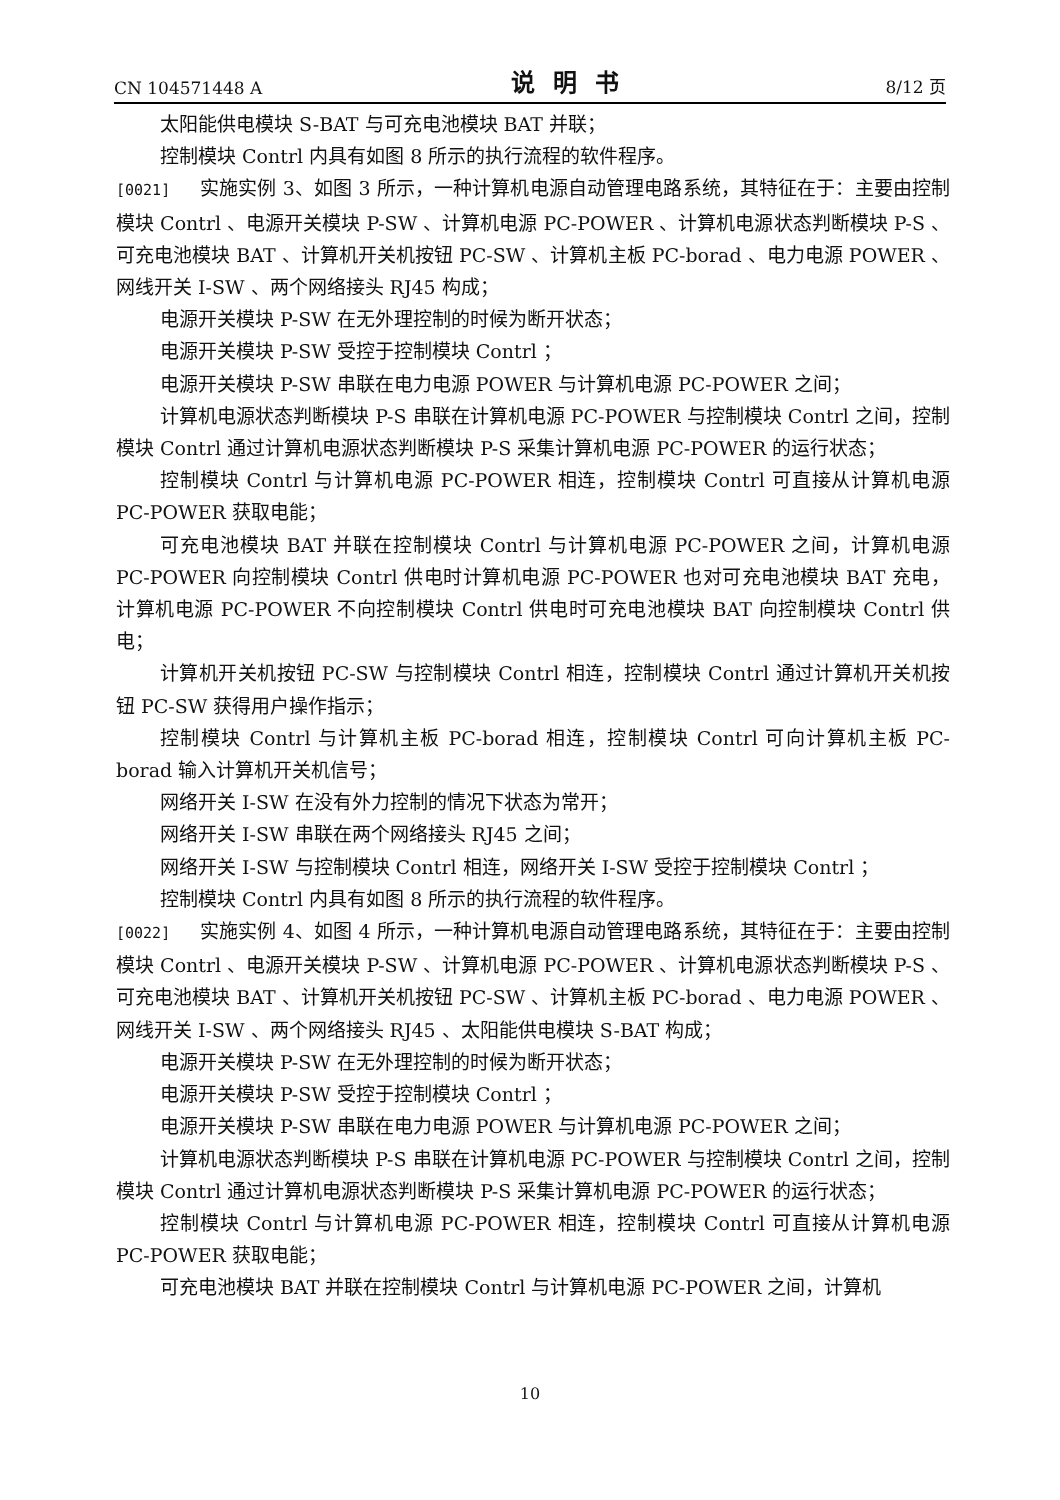CN 104571448 A 说明书 8/12 页
太阳能供电模块 S-BAT 与可充电池模块 BAT 并联；
控制模块 Contrl 内具有如图 8 所示的执行流程的软件程序。
[0021] 实施实例 3、如图 3 所示，一种计算机电源自动管理电路系统，其特征在于：主要由控制模块 Contrl 、电源开关模块 P-SW 、计算机电源 PC-POWER 、计算机电源状态判断模块 P-S 、可充电池模块 BAT 、计算机开关机按钮 PC-SW 、计算机主板 PC-borad 、电力电源 POWER 、网线开关 I-SW 、两个网络接头 RJ45 构成；
电源开关模块 P-SW 在无外理控制的时候为断开状态；
电源开关模块 P-SW 受控于控制模块 Contrl ；
电源开关模块 P-SW 串联在电力电源 POWER 与计算机电源 PC-POWER 之间；
计算机电源状态判断模块 P-S 串联在计算机电源 PC-POWER 与控制模块 Contrl 之间，控制模块 Contrl 通过计算机电源状态判断模块 P-S 采集计算机电源 PC-POWER 的运行状态；
控制模块 Contrl 与计算机电源 PC-POWER 相连，控制模块 Contrl 可直接从计算机电源 PC-POWER 获取电能；
可充电池模块 BAT 并联在控制模块 Contrl 与计算机电源 PC-POWER 之间，计算机电源 PC-POWER 向控制模块 Contrl 供电时计算机电源 PC-POWER 也对可充电池模块 BAT 充电，计算机电源 PC-POWER 不向控制模块 Contrl 供电时可充电池模块 BAT 向控制模块 Contrl 供电；
计算机开关机按钮 PC-SW 与控制模块 Contrl 相连，控制模块 Contrl 通过计算机开关机按钮 PC-SW 获得用户操作指示；
控制模块 Contrl 与计算机主板 PC-borad 相连，控制模块 Contrl 可向计算机主板 PC-borad 输入计算机开关机信号；
网络开关 I-SW 在没有外力控制的情况下状态为常开；
网络开关 I-SW 串联在两个网络接头 RJ45 之间；
网络开关 I-SW 与控制模块 Contrl 相连，网络开关 I-SW 受控于控制模块 Contrl ；
控制模块 Contrl 内具有如图 8 所示的执行流程的软件程序。
[0022] 实施实例 4、如图 4 所示，一种计算机电源自动管理电路系统，其特征在于：主要由控制模块 Contrl 、电源开关模块 P-SW 、计算机电源 PC-POWER 、计算机电源状态判断模块 P-S 、可充电池模块 BAT 、计算机开关机按钮 PC-SW 、计算机主板 PC-borad 、电力电源 POWER 、网线开关 I-SW 、两个网络接头 RJ45 、太阳能供电模块 S-BAT 构成；
电源开关模块 P-SW 在无外理控制的时候为断开状态；
电源开关模块 P-SW 受控于控制模块 Contrl ；
电源开关模块 P-SW 串联在电力电源 POWER 与计算机电源 PC-POWER 之间；
计算机电源状态判断模块 P-S 串联在计算机电源 PC-POWER 与控制模块 Contrl 之间，控制模块 Contrl 通过计算机电源状态判断模块 P-S 采集计算机电源 PC-POWER 的运行状态；
控制模块 Contrl 与计算机电源 PC-POWER 相连，控制模块 Contrl 可直接从计算机电源 PC-POWER 获取电能；
可充电池模块 BAT 并联在控制模块 Contrl 与计算机电源 PC-POWER 之间，计算机
10